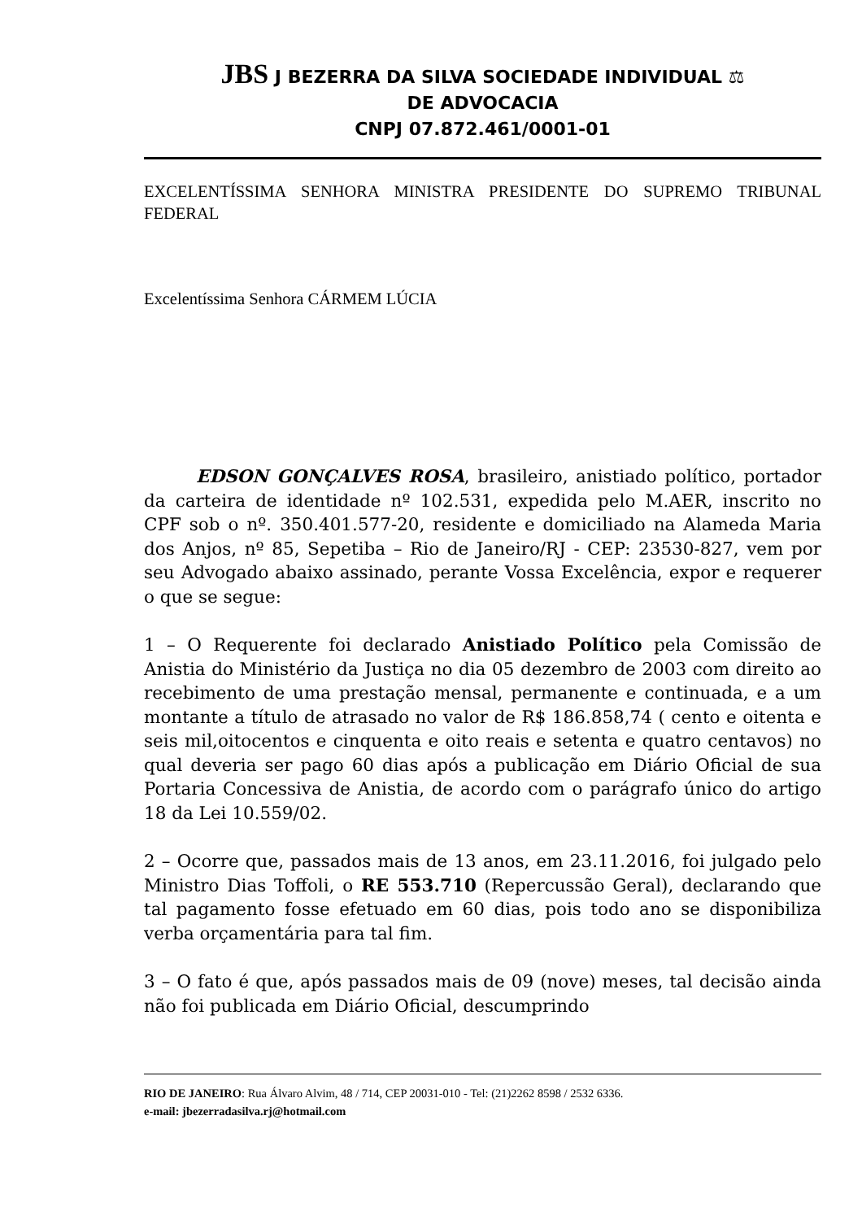JBS J BEZERRA DA SILVA SOCIEDADE INDIVIDUAL ⚖
DE ADVOCACIA
CNPJ 07.872.461/0001-01
EXCELENTÍSSIMA SENHORA MINISTRA PRESIDENTE DO SUPREMO TRIBUNAL FEDERAL
Excelentíssima Senhora CÁRMEM LÚCIA
EDSON GONÇALVES ROSA, brasileiro, anistiado político, portador da carteira de identidade nº 102.531, expedida pelo M.AER, inscrito no CPF sob o nº. 350.401.577-20, residente e domiciliado na Alameda Maria dos Anjos, nº 85, Sepetiba – Rio de Janeiro/RJ - CEP: 23530-827, vem por seu Advogado abaixo assinado, perante Vossa Excelência, expor e requerer o que se segue:
1 – O Requerente foi declarado Anistiado Político pela Comissão de Anistia do Ministério da Justiça no dia 05 dezembro de 2003 com direito ao recebimento de uma prestação mensal, permanente e continuada, e a um montante a título de atrasado no valor de R$ 186.858,74 ( cento e oitenta e seis mil,oitocentos e cinquenta e oito reais e setenta e quatro centavos) no qual deveria ser pago 60 dias após a publicação em Diário Oficial de sua Portaria Concessiva de Anistia, de acordo com o parágrafo único do artigo 18 da Lei 10.559/02.
2 – Ocorre que, passados mais de 13 anos, em 23.11.2016, foi julgado pelo Ministro Dias Toffoli, o RE 553.710 (Repercussão Geral), declarando que tal pagamento fosse efetuado em 60 dias, pois todo ano se disponibiliza verba orçamentária para tal fim.
3 – O fato é que, após passados mais de 09 (nove) meses, tal decisão ainda não foi publicada em Diário Oficial, descumprindo
RIO DE JANEIRO: Rua Álvaro Alvim, 48 / 714, CEP 20031-010 - Tel: (21)2262 8598 / 2532 6336.
e-mail: jbezerradasilva.rj@hotmail.com